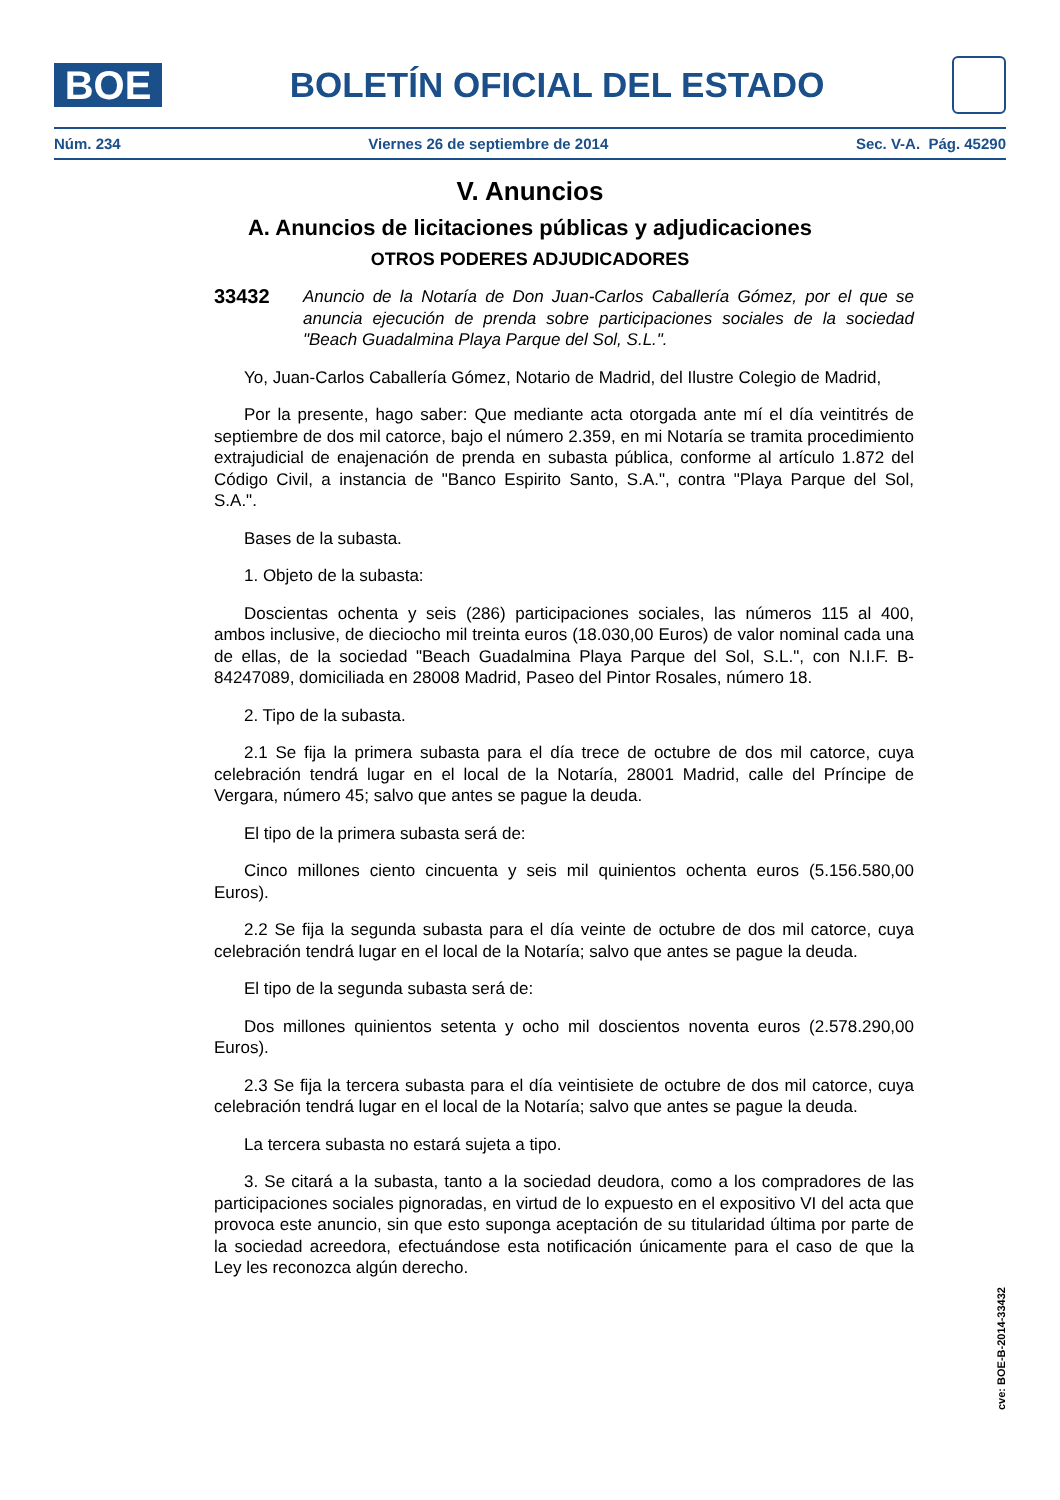BOE
BOLETÍN OFICIAL DEL ESTADO
Núm. 234 Viernes 26 de septiembre de 2014 Sec. V-A. Pág. 45290
V. Anuncios
A. Anuncios de licitaciones públicas y adjudicaciones
OTROS PODERES ADJUDICADORES
33432
Anuncio de la Notaría de Don Juan-Carlos Caballería Gómez, por el que se anuncia ejecución de prenda sobre participaciones sociales de la sociedad "Beach Guadalmina Playa Parque del Sol, S.L.".
Yo, Juan-Carlos Caballería Gómez, Notario de Madrid, del Ilustre Colegio de Madrid,
Por la presente, hago saber: Que mediante acta otorgada ante mí el día veintitrés de septiembre de dos mil catorce, bajo el número 2.359, en mi Notaría se tramita procedimiento extrajudicial de enajenación de prenda en subasta pública, conforme al artículo 1.872 del Código Civil, a instancia de "Banco Espirito Santo, S.A.", contra "Playa Parque del Sol, S.A.".
Bases de la subasta.
1. Objeto de la subasta:
Doscientas ochenta y seis (286) participaciones sociales, las números 115 al 400, ambos inclusive, de dieciocho mil treinta euros (18.030,00 Euros) de valor nominal cada una de ellas, de la sociedad "Beach Guadalmina Playa Parque del Sol, S.L.", con N.I.F. B-84247089, domiciliada en 28008 Madrid, Paseo del Pintor Rosales, número 18.
2. Tipo de la subasta.
2.1 Se fija la primera subasta para el día trece de octubre de dos mil catorce, cuya celebración tendrá lugar en el local de la Notaría, 28001 Madrid, calle del Príncipe de Vergara, número 45; salvo que antes se pague la deuda.
El tipo de la primera subasta será de:
Cinco millones ciento cincuenta y seis mil quinientos ochenta euros (5.156.580,00 Euros).
2.2 Se fija la segunda subasta para el día veinte de octubre de dos mil catorce, cuya celebración tendrá lugar en el local de la Notaría; salvo que antes se pague la deuda.
El tipo de la segunda subasta será de:
Dos millones quinientos setenta y ocho mil doscientos noventa euros (2.578.290,00 Euros).
2.3 Se fija la tercera subasta para el día veintisiete de octubre de dos mil catorce, cuya celebración tendrá lugar en el local de la Notaría; salvo que antes se pague la deuda.
La tercera subasta no estará sujeta a tipo.
3. Se citará a la subasta, tanto a la sociedad deudora, como a los compradores de las participaciones sociales pignoradas, en virtud de lo expuesto en el expositivo VI del acta que provoca este anuncio, sin que esto suponga aceptación de su titularidad última por parte de la sociedad acreedora, efectuándose esta notificación únicamente para el caso de que la Ley les reconozca algún derecho.
cve: BOE-B-2014-33432